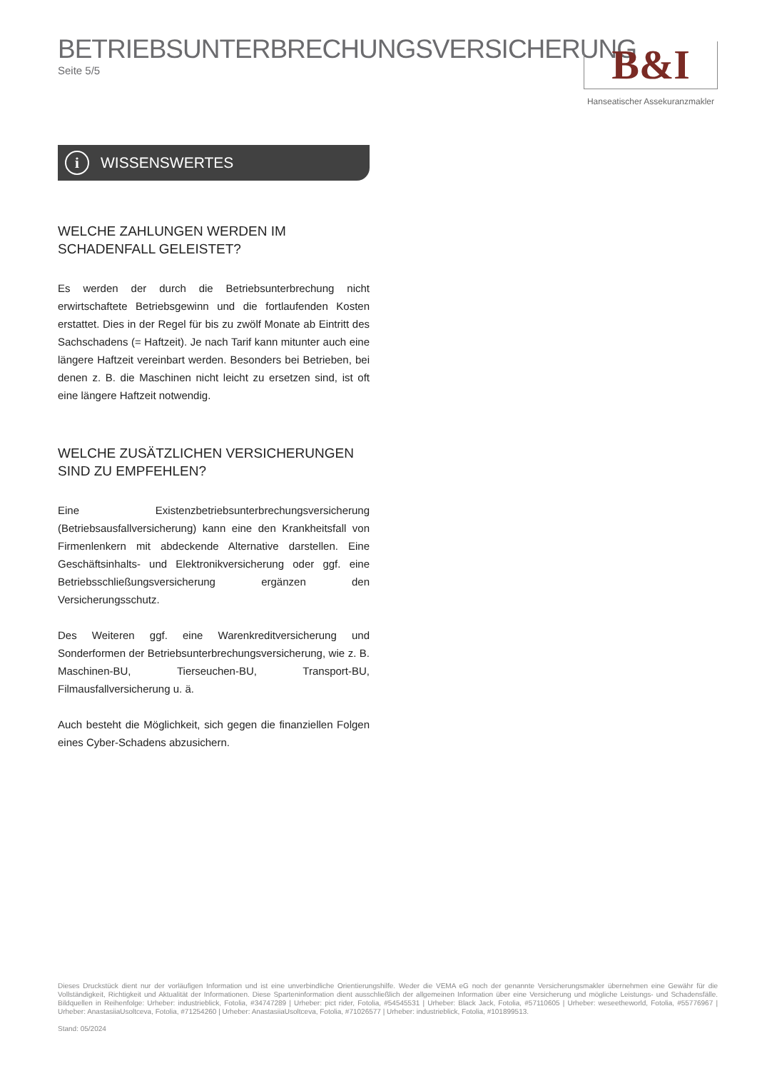BETRIEBSUNTERBRECHUNGSVERSICHERUNG
Seite 5/5
B&I
Hanseatischer Assekuranzmakler
i WISSENSWERTES
WELCHE ZAHLUNGEN WERDEN IM SCHADENFALL GELEISTET?
Es werden der durch die Betriebsunterbrechung nicht erwirtschaftete Betriebsgewinn und die fortlaufenden Kosten erstattet. Dies in der Regel für bis zu zwölf Monate ab Eintritt des Sachschadens (= Haftzeit). Je nach Tarif kann mitunter auch eine längere Haftzeit vereinbart werden. Besonders bei Betrieben, bei denen z. B. die Maschinen nicht leicht zu ersetzen sind, ist oft eine längere Haftzeit notwendig.
WELCHE ZUSÄTZLICHEN VERSICHERUNGEN
SIND ZU EMPFEHLEN?
Eine Existenzbetriebsunterbrechungsversicherung (Betriebsausfallversicherung) kann eine den Krankheitsfall von Firmenlenkern mit abdeckende Alternative darstellen. Eine Geschäftsinhalts- und Elektronikversicherung oder ggf. eine Betriebsschließungsversicherung ergänzen den Versicherungsschutz.
Des Weiteren ggf. eine Warenkreditversicherung und Sonderformen der Betriebsunterbrechungsversicherung, wie z. B. Maschinen-BU, Tierseuchen-BU, Transport-BU, Filmausfallversicherung u. ä.
Auch besteht die Möglichkeit, sich gegen die finanziellen Folgen eines Cyber-Schadens abzusichern.
Dieses Druckstück dient nur der vorläufigen Information und ist eine unverbindliche Orientierungshilfe. Weder die VEMA eG noch der genannte Versicherungsmakler übernehmen eine Gewähr für die Vollständigkeit, Richtigkeit und Aktualität der Informationen. Diese Sparteninformation dient ausschließlich der allgemeinen Information über eine Versicherung und mögliche Leistungs- und Schadensfälle. Bildquellen in Reihenfolge: Urheber: industrieblick, Fotolia, #34747289 | Urheber: pict rider, Fotolia, #54545531 | Urheber: Black Jack, Fotolia, #57110605 | Urheber: weseetheworld, Fotolia, #55776967 | Urheber: AnastasiiaUsoltceva, Fotolia, #71254260 | Urheber: AnastasiiaUsoltceva, Fotolia, #71026577 | Urheber: industrieblick, Fotolia, #101899513.
Stand: 05/2024